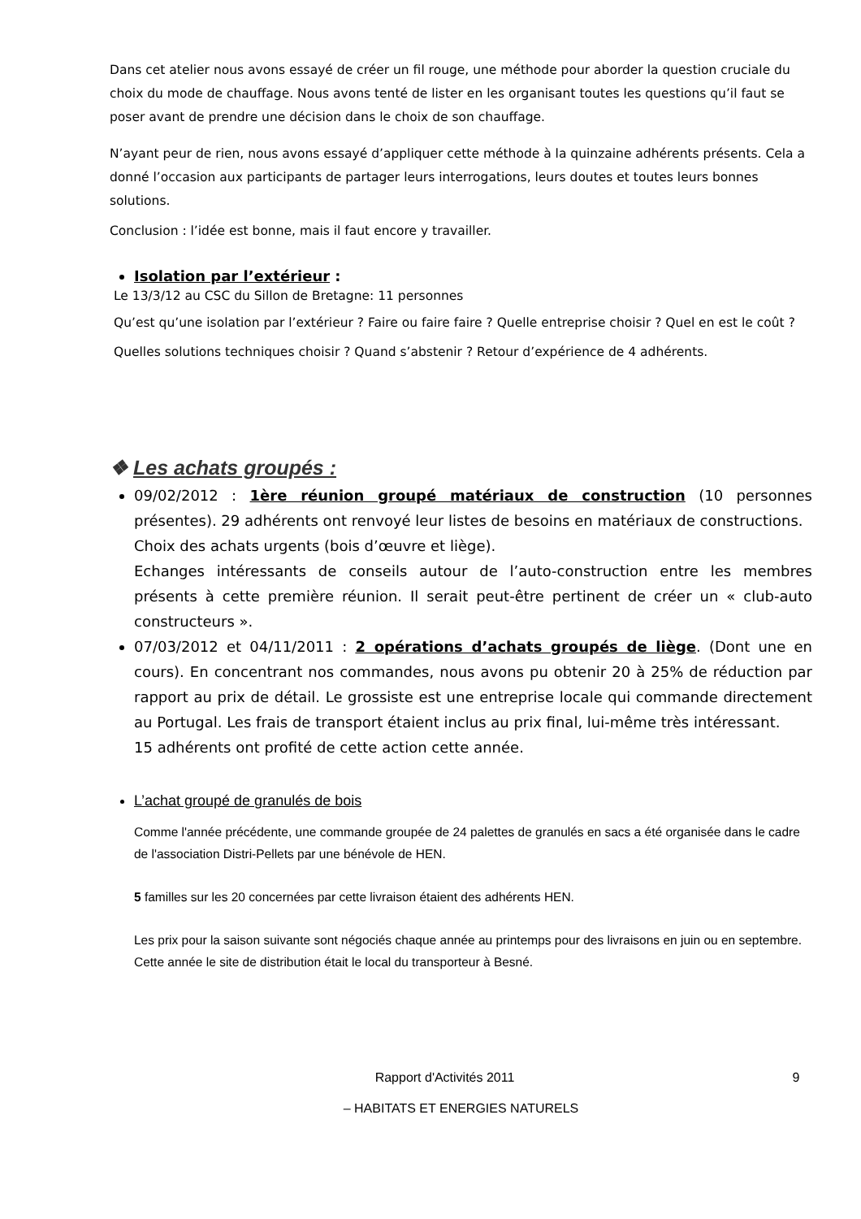Dans cet atelier nous avons essayé de créer un fil rouge, une méthode pour aborder la question cruciale du choix du mode de chauffage. Nous avons tenté de lister en les organisant toutes les questions qu’il faut se poser avant de prendre une décision dans le choix de son chauffage.
N’ayant peur de rien, nous avons essayé d’appliquer cette méthode à la quinzaine adhérents présents. Cela a donné l’occasion aux participants de partager leurs interrogations, leurs doutes et toutes leurs bonnes solutions.
Conclusion : l’idée est bonne, mais il faut encore y travailler.
Isolation par l’extérieur :
Le 13/3/12 au CSC du Sillon de Bretagne: 11 personnes
Qu’est qu’une isolation par l’extérieur ? Faire ou faire faire ? Quelle entreprise choisir ? Quel en est le coût ? Quelles solutions techniques choisir ? Quand s’abstenir ? Retour d’expérience de 4 adhérents.
❖ Les achats groupés :
09/02/2012 : 1ère réunion groupé matériaux de construction (10 personnes présentes). 29 adhérents ont renvoyé leur listes de besoins en matériaux de constructions.
Choix des achats urgents (bois d’œuvre et liège).
Echanges intéressants de conseils autour de l’auto-construction entre les membres présents à cette première réunion. Il serait peut-être pertinent de créer un « club-auto constructeurs ».
07/03/2012 et 04/11/2011 : 2 opérations d’achats groupés de liège. (Dont une en cours). En concentrant nos commandes, nous avons pu obtenir 20 à 25% de réduction par rapport au prix de détail. Le grossiste est une entreprise locale qui commande directement au Portugal. Les frais de transport étaient inclus au prix final, lui-même très intéressant.
15 adhérents ont profité de cette action cette année.
L’achat groupé de granulés de bois
Comme l'année précédente, une commande groupée de 24 palettes de granulés en sacs a été organisée dans le cadre de l'association Distri-Pellets par une bénévole de HEN.
5 familles sur les 20 concernées par cette livraison étaient des adhérents HEN.
Les prix pour la saison suivante sont négociés chaque année au printemps pour des livraisons en juin ou en septembre. Cette année le site de distribution était le local du transporteur à Besné.
Rapport d'Activités 2011 9
– HABITATS ET ENERGIES NATURELS